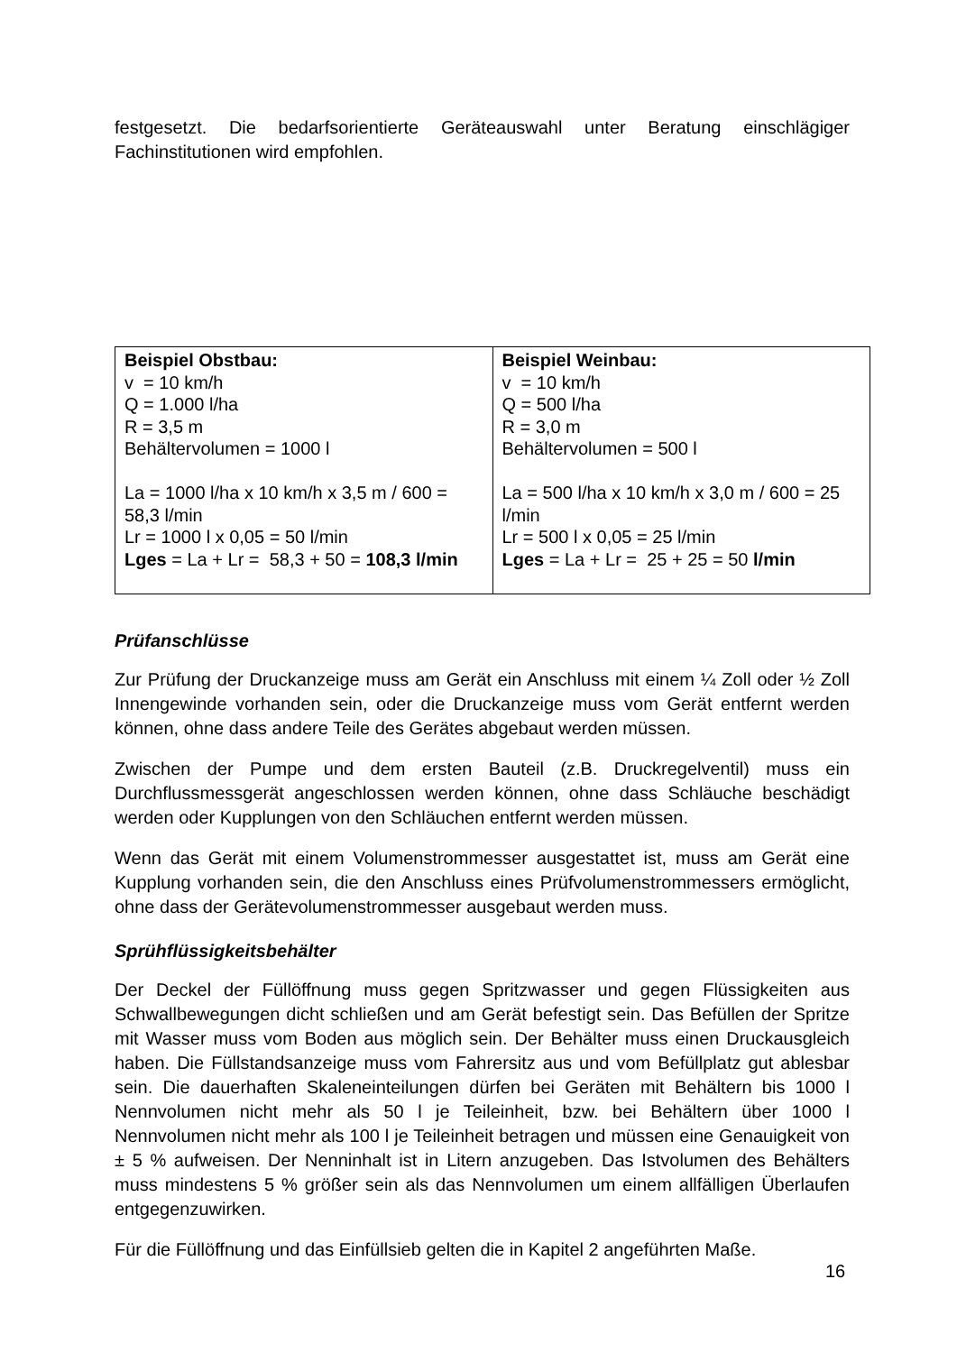festgesetzt. Die bedarfsorientierte Geräteauswahl unter Beratung einschlägiger Fachinstitutionen wird empfohlen.
| Beispiel Obstbau: v = 10 km/h Q = 1.000 l/ha R = 3,5 m Behältervolumen = 1000 l La = 1000 l/ha x 10 km/h x 3,5 m / 600 = 58,3 l/min Lr = 1000 l x 0,05 = 50 l/min Lges = La + Lr = 58,3 + 50 = 108,3 l/min | Beispiel Weinbau: v = 10 km/h Q = 500 l/ha R = 3,0 m Behältervolumen = 500 l La = 500 l/ha x 10 km/h x 3,0 m / 600 = 25 l/min Lr = 500 l x 0,05 = 25 l/min Lges = La + Lr = 25 + 25 = 50 l/min |
Prüfanschlüsse
Zur Prüfung der Druckanzeige muss am Gerät ein Anschluss mit einem ¼ Zoll oder ½ Zoll Innengewinde vorhanden sein, oder die Druckanzeige muss vom Gerät entfernt werden können, ohne dass andere Teile des Gerätes abgebaut werden müssen.
Zwischen der Pumpe und dem ersten Bauteil (z.B. Druckregelventil) muss ein Durchflussmessgerät angeschlossen werden können, ohne dass Schläuche beschädigt werden oder Kupplungen von den Schläuchen entfernt werden müssen.
Wenn das Gerät mit einem Volumenstrommesser ausgestattet ist, muss am Gerät eine Kupplung vorhanden sein, die den Anschluss eines Prüfvolumenstrommessers ermöglicht, ohne dass der Gerätevolumenstrommesser ausgebaut werden muss.
Sprühflüssigkeitsbehälter
Der Deckel der Füllöffnung muss gegen Spritzwasser und gegen Flüssigkeiten aus Schwallbewegungen dicht schließen und am Gerät befestigt sein. Das Befüllen der Spritze mit Wasser muss vom Boden aus möglich sein. Der Behälter muss einen Druckausgleich haben. Die Füllstandsanzeige muss vom Fahrersitz aus und vom Befüllplatz gut ablesbar sein. Die dauerhaften Skaleneinteilungen dürfen bei Geräten mit Behältern bis 1000 l Nennvolumen nicht mehr als 50 l je Teileinheit, bzw. bei Behältern über 1000 l Nennvolumen nicht mehr als 100 l je Teileinheit betragen und müssen eine Genauigkeit von ± 5 % aufweisen. Der Nenninhalt ist in Litern anzugeben. Das Istvolumen des Behälters muss mindestens 5 % größer sein als das Nennvolumen um einem allfälligen Überlaufen entgegenzuwirken.
Für die Füllöffnung und das Einfüllsieb gelten die in Kapitel 2 angeführten Maße.
16